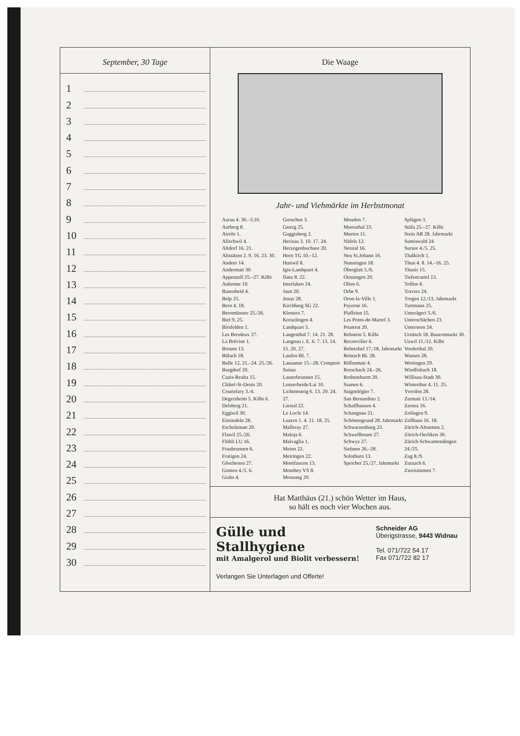September, 30 Tage
1
2
3
4
5
6
7
8
9
10
11
12
13
14
15
16
17
18
19
20
21
22
23
24
25
26
27
28
29
30
Die Waage
Jahr- und Viehmärkte im Herbstmonat
Aarau 4. 30.–3.10.
Aarberg 8.
Airolo 1.
Allschwil 4.
Altdorf 16. 21.
Altstätten 2. 9. 16. 23. 30.
Andeer 14.
Andermatt 30.
Appenzell 25.–27. Kilbi
Aubonne 10.
Bazenheid 4.
Belp 25.
Bern 4. 18.
Beromünster 25./26.
Biel 9. 25.
Birsfelden 1.
Les Breuleux 27.
La Brévine 1.
Bristen 13.
Bülach 18.
Bulle 12. 21.–24. 25./26.
Burgdorf 20.
Cazis-Realta 15.
Châtel-St-Denis 20.
Courtelary 3./4.
Degersheim 5. Kilbi 6.
Delsberg 21.
Eggiwil 30.
Einsiedeln 28.
Escholzmatt 20.
Flawil 25./26.
Flühli LU 16.
Fraubrunnen 6.
Frutigen 24.
Göschenen 27.
Gonten 4./5. 6.
Grabs 4.
Grenchen 3.
Gsteig 25.
Guggisberg 2.
Herisau 3. 10. 17. 24.
Herzogenbuchsee 20.
Horn TG 10.–12.
Huttwil 8.
Igis-Landquart 4.
Ilanz 8. 22.
Interlaken 24.
Jaun 20.
Jenaz 28.
Kirchberg SG 22.
Klosters 7.
Kreuzlingen 4.
Landquart 5.
Langenthal 7. 14. 21. 28.
Langnau i. E. 6. 7. 13. 14. 15. 20. 27.
Laufen BL 7.
Lausanne 15.–28. Comptoir Suisse
Lauterbrunnen 15.
Lenzerheide/Lai 10.
Lichtensteig 6. 13. 20. 24. 27.
Liestal 22.
Le Locle 14.
Luzern 1. 4. 11. 18. 25.
Malleray 27.
Maloja 6.
Malvaglia 1.
Meien 22.
Meiringen 22.
Montfaucon 13.
Monthey VS 8.
Mosnang 29.
Moudon 7.
Muotathal 23.
Murten 11.
Näfels 12.
Netstal 16.
Neu St.Johann 16.
Nunningen 18.
Oberglatt 5./6.
Oensingen 20.
Olten 6.
Orbe 9.
Oron-la-Ville 1.
Payerne 16.
Plaffeien 15.
Les Ponts-de-Martel 3.
Pruntrut 20.
Rebstein 5. Kilbi
Reconvilier 6.
Rehetobel 17./18. Jahrmarkt
Reinach BL 28.
Riffenmatt 4.
Rorschach 24.–26.
Rothenthurm 20.
Saanen 6.
Saignelégier 7.
San Bernardino 2.
Schaffhausen 4.
Schangnau 21.
Schönengrund 28. Jahrmarkt
Schwarzenburg 23.
Schwellbrunn 27.
Schwyz 27.
Siebnen 26.–28.
Solothurn 13.
Speicher 25./27. Jahrmarkt
Splügen 3.
Stäfa 25.–27. Kilbi
Stein AR 28. Jahrmarkt
Sumiswald 24.
Sursee 4./5. 25.
Thalkirch 1.
Thun 4. 8. 14.–16. 25.
Thusis 15.
Tiefencastel 13.
Toffen 4.
Travers 24.
Trogen 12./13. Jahrmarkt
Turtmann 25.
Unterägeri 5./6.
Unterschächen 23.
Unterseen 24.
Urnäsch 18. Bauernmarkt 30.
Uzwil 11./12. Kilbi
Vorderthal 20.
Wassen 28.
Wettingen 29.
Wiedlisbach 18.
Willisau-Stadt 30.
Winterthur 4. 11. 25.
Yverdon 28.
Zermatt 13./14.
Zernez 16.
Zofingen 9.
Zollhaus 16. 18.
Zürich-Altstetten 2.
Zürich-Oerlikon 30.
Zürich-Schwamendingen 24./25.
Zug 8./9.
Zurzach 6.
Zweisimmen 7.
Hat Matthäus (21.) schön Wetter im Haus,
so hält es noch vier Wochen aus.
Gülle und Stallhygiene
mit Amalgerol und Biolit verbessern!
Verlangen Sie Unterlagen und Offerte!
Schneider AG
Überigstrasse, 9443 Widnau
Tel. 071/722 54 17
Fax 071/722 82 17